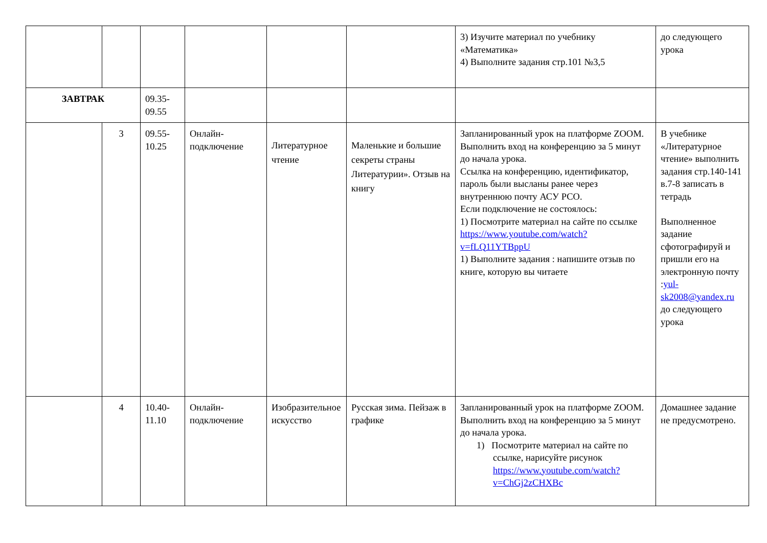| | | | | | | 3) Изучите материал по учебнику «Математика» 4) Выполните задания стр.101 №3,5 | до следующего урока |
| ЗАВТРАК | | 09.35-09.55 | | | | | |
| | 3 | 09.55-10.25 | Онлайн-подключение | Литературное чтение | Маленькие и большие секреты страны Литературии». Отзыв на книгу | Запланированный урок на платформе ZOOM. Выполнить вход на конференцию за 5 минут до начала урока. Ссылка на конференцию, идентификатор, пароль были высланы ранее через внутреннюю почту АСУ РСО. Если подключение не состоялось: 1) Посмотрите материал на сайте по ссылке https://www.youtube.com/watch?v=fLQ11YTBppU 1) Выполните задания : напишите отзыв по книге, которую вы читаете | В учебнике «Литературное чтение» выполнить задания стр.140-141 в.7-8 записать в тетрадь Выполненное задание сфотографируй и пришли его на электронную почту : yul-sk2008@yandex.ru до следующего урока |
| | 4 | 10.40-11.10 | Онлайн-подключение | Изобразительное искусство | Русская зима. Пейзаж в графике | Запланированный урок на платформе ZOOM. Выполнить вход на конференцию за 5 минут до начала урока. 1) Посмотрите материал на сайте по ссылке, нарисуйте рисунок https://www.youtube.com/watch?v=ChGj2zCHXBc | Домашнее задание не предусмотрено. |